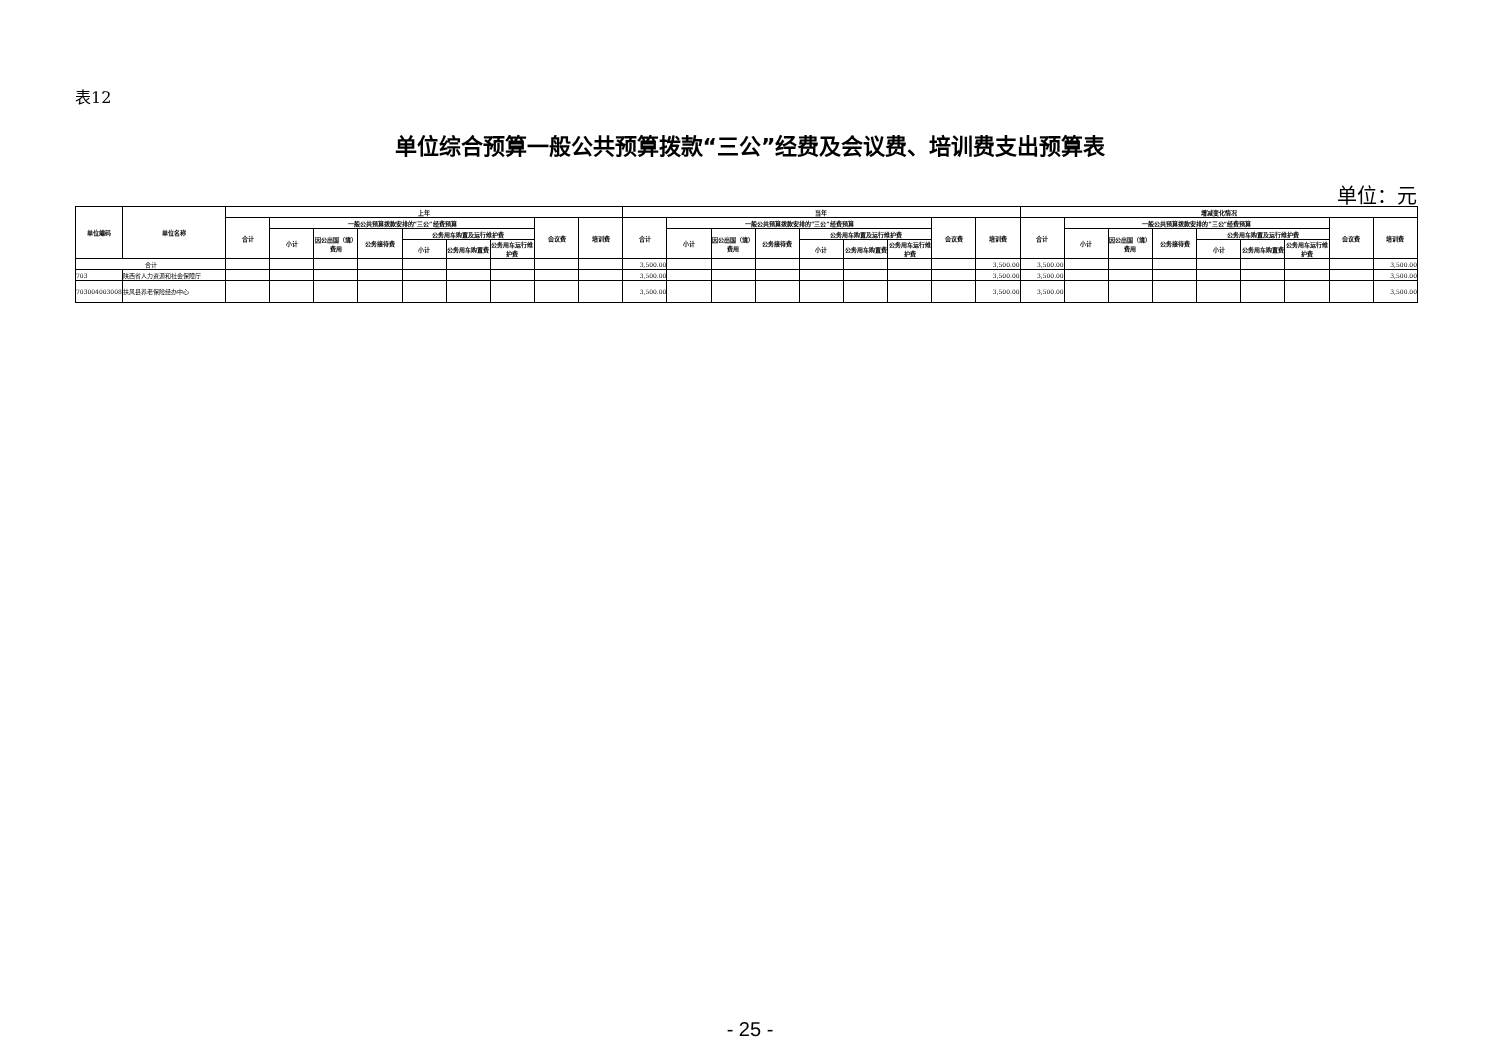表12
单位综合预算一般公共预算拨款“三公”经费及会议费、培训费支出预算表
单位：元
| 单位编码 | 单位名称 | 上年 | | | | | | | | | 当年 | | | | | | | | | 增减变化情况 | | | | | | | | |
| --- | --- | --- | --- | --- | --- | --- | --- | --- | --- | --- | --- | --- | --- | --- | --- | --- | --- | --- | --- | --- | --- | --- | --- | --- | --- | --- | --- | --- |
| | | 合计 | 一般公共预算拨款安排的“三公”经费预算 | | | | | | 会议费 | 培训费 | 合计 | 一般公共预算拨款安排的“三公”经费预算 | | | | | | 会议费 | 培训费 | 合计 | 一般公共预算拨款安排的“三公”经费预算 | | | | | | 会议费 | 培训费 |
| | | | 小计 | 因公出国（境）费用 | 公务接待费 | 公务用车购置及运行维护费 | | | | | | 小计 | 因公出国（境）费用 | 公务接待费 | 公务用车购置及运行维护费 | | | | | | 小计 | 因公出国（境）费用 | 公务接待费 | 公务用车购置及运行维护费 | | | | |
| | | | | | | 小计 | 公务用车购置费 | 公务用车运行维护费 | | | | | | | 小计 | 公务用车购置费 | 公务用车运行维护费 | | | | | | | 小计 | 公务用车购置费 | 公务用车运行维护费 | | |
| 合计 | | | | | | | | | | | 3,500.00 | | | | | | | | 3,500.00 | 3,500.00 | | | | | | | | 3,500.00 |
| 703 | 陕西省人力资源和社会保障厅 | | | | | | | | | | 3,500.00 | | | | | | | | 3,500.00 | 3,500.00 | | | | | | | | 3,500.00 |
| 703004003008 | 扶风县养老保险经办中心 | | | | | | | | | | 3,500.00 | | | | | | | | 3,500.00 | 3,500.00 | | | | | | | | 3,500.00 |
- 25 -